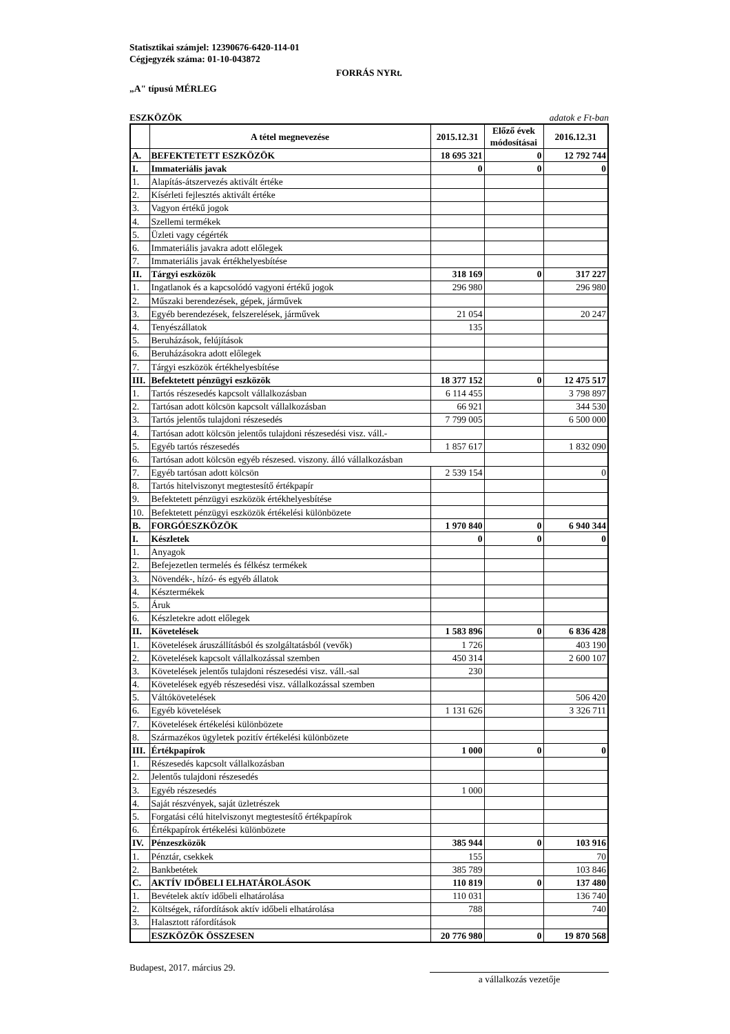Statisztikai számjel: 12390676-6420-114-01
Cégjegyzék száma: 01-10-043872
FORRÁS NYRt.
„A" típusú MÉRLEG
ESZKÖZÖK adatok e Ft-ban
| | A tétel megnevezése | 2015.12.31 | Előző évek módosításai | 2016.12.31 |
| --- | --- | --- | --- | --- |
| A. | BEFEKTETETT ESZKÖZÖK | 18 695 321 | 0 | 12 792 744 |
| I. | Immateriális javak | 0 | 0 | 0 |
| 1. | Alapítás-átszervezés aktivált értéke | | | |
| 2. | Kísérleti fejlesztés aktivált értéke | | | |
| 3. | Vagyon értékű jogok | | | |
| 4. | Szellemi termékek | | | |
| 5. | Üzleti vagy cégérték | | | |
| 6. | Immateriális javakra adott előlegek | | | |
| 7. | Immateriális javak értékhelyesbítése | | | |
| II. | Tárgyi eszközök | 318 169 | 0 | 317 227 |
| 1. | Ingatlanok és a kapcsolódó vagyoni értékű jogok | 296 980 | | 296 980 |
| 2. | Műszaki berendezések, gépek, járművek | | | |
| 3. | Egyéb berendezések, felszerelések, járművek | 21 054 | | 20 247 |
| 4. | Tenyészállatok | 135 | | |
| 5. | Beruházások, felújítások | | | |
| 6. | Beruházásokra adott előlegek | | | |
| 7. | Tárgyi eszközök értékhelyesbítése | | | |
| III. | Befektetett pénzügyi eszközök | 18 377 152 | 0 | 12 475 517 |
| 1. | Tartós részesedés kapcsolt vállalkozásban | 6 114 455 | | 3 798 897 |
| 2. | Tartósan adott kölcsön kapcsolt vállalkozásban | 66 921 | | 344 530 |
| 3. | Tartós jelentős tulajdoni részesedés | 7 799 005 | | 6 500 000 |
| 4. | Tartósan adott kölcsön jelentős tulajdoni részesedési visz. váll.- | | | |
| 5. | Egyéb tartós részesedés | 1 857 617 | | 1 832 090 |
| 6. | Tartósan adott kölcsön egyéb részesed. viszony. álló vállalkozásban | | | |
| 7. | Egyéb tartósan adott kölcsön | 2 539 154 | | 0 |
| 8. | Tartós hitelviszonyt megtestesítő értékpapír | | | |
| 9. | Befektetett pénzügyi eszközök értékhelyesbítése | | | |
| 10. | Befektetett pénzügyi eszközök értékelési különbözete | | | |
| B. | FORGÓESZKÖZÖK | 1 970 840 | 0 | 6 940 344 |
| I. | Készletek | 0 | 0 | 0 |
| 1. | Anyagok | | | |
| 2. | Befejezetlen termelés és félkész termékek | | | |
| 3. | Növendék-, hízó- és egyéb állatok | | | |
| 4. | Késztermékek | | | |
| 5. | Áruk | | | |
| 6. | Készletekre adott előlegek | | | |
| II. | Követelések | 1 583 896 | 0 | 6 836 428 |
| 1. | Követelések áruszállításból és szolgáltatásból (vevők) | 1 726 | | 403 190 |
| 2. | Követelések kapcsolt vállalkozással szemben | 450 314 | | 2 600 107 |
| 3. | Követelések jelentős tulajdoni részesedési visz. váll.-sal | 230 | | |
| 4. | Követelések egyéb részesedési visz. vállalkozással szemben | | | |
| 5. | Váltókövetelések | | | 506 420 |
| 6. | Egyéb követelések | 1 131 626 | | 3 326 711 |
| 7. | Követelések értékelési különbözete | | | |
| 8. | Származékos ügyletek pozitív értékelési különbözete | | | |
| III. | Értékpapírok | 1 000 | 0 | 0 |
| 1. | Részesedés kapcsolt vállalkozásban | | | |
| 2. | Jelentős tulajdoni részesedés | | | |
| 3. | Egyéb részesedés | 1 000 | | |
| 4. | Saját részvények, saját üzletrészek | | | |
| 5. | Forgatási célú hitelviszonyt megtestesítő értékpapírok | | | |
| 6. | Értékpapírok értékelési különbözete | | | |
| IV. | Pénzeszközök | 385 944 | 0 | 103 916 |
| 1. | Pénztár, csekkek | 155 | | 70 |
| 2. | Bankbetétek | 385 789 | | 103 846 |
| C. | AKTÍV IDŐBELI ELHATÁROLÁSOK | 110 819 | 0 | 137 480 |
| 1. | Bevételek aktív időbeli elhatárolása | 110 031 | | 136 740 |
| 2. | Költségek, ráfordítások aktív időbeli elhatárolása | 788 | | 740 |
| 3. | Halasztott ráfordítások | | | |
| | ESZKÖZÖK ÖSSZESEN | 20 776 980 | 0 | 19 870 568 |
Budapest, 2017. március 29.
a vállalkozás vezetője